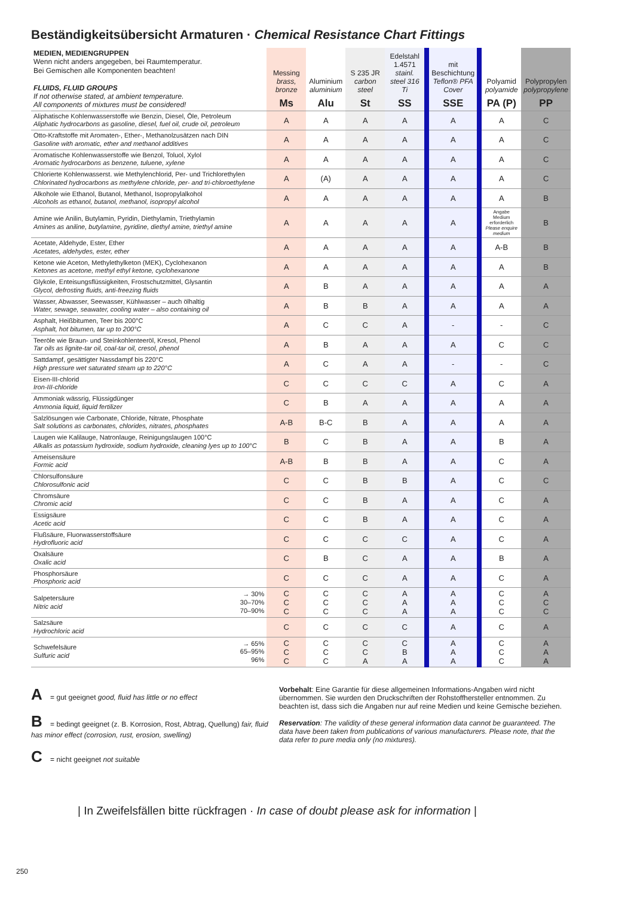Beständigkeitsübersicht Armaturen · Chemical Resistance Chart Fittings
| MEDIEN, MEDIENGRUPPEN Wenn nicht anders angegeben, bei Raumtemperatur. Bei Gemischen alle Komponenten beachten! FLUIDS, FLUID GROUPS If not otherwise stated, at ambient temperature. All components of mixtures must be considered! | Messing brass, bronze Ms | Aluminium aluminium Alu | S 235 JR carbon steel St | Edelstahl 1.4571 stainl. steel 316 Ti SS | mit Beschichtung Teflon® PFA Cover SSE | Polyamid polyamide PA (P) | Polypropylen polypropylene PP |
| --- | --- | --- | --- | --- | --- | --- | --- |
| Aliphatische Kohlenwasserstoffe wie Benzin, Diesel, Öle, Petroleum Aliphatic hydrocarbons as gasoline, diesel, fuel oil, crude oil, petroleum | A | A | A | A | A | A | C |
| Otto-Kraftstoffe mit Aromaten-, Ether-, Methanolzusätzen nach DIN Gasoline with aromatic, ether and methanol additives | A | A | A | A | A | A | C |
| Aromatische Kohlenwasserstoffe wie Benzol, Toluol, Xylol Aromatic hydrocarbons as benzene, tuluene, xylene | A | A | A | A | A | A | C |
| Chlorierte Kohlenwasserst. wie Methylenchlorid, Per- und Trichlorethylen Chlorinated hydrocarbons as methylene chloride, per- and tri-chloroethylene | A | (A) | A | A | A | A | C |
| Alkohole wie Ethanol, Butanol, Methanol, Isopropylalkohol Alcohols as ethanol, butanol, methanol, isopropyl alcohol | A | A | A | A | A | A | B |
| Amine wie Anilin, Butylamin, Pyridin, Diethylamin, Triethylamin Amines as aniline, butylamine, pyridine, diethyl amine, triethyl amine | A | A | A | A | A | Angabe Medium erforderlich Please enquire medium | B |
| Acetate, Aldehyde, Ester, Ether Acetates, aldehydes, ester, ether | A | A | A | A | A | A-B | B |
| Ketone wie Aceton, Methylethylketon (MEK), Cyclohexanon Ketones as acetone, methyl ethyl ketone, cyclohexanone | A | A | A | A | A | A | B |
| Glykole, Enteisungsflüssigkeiten, Frostschutzmittel, Glysantin Glycol, defrosting fluids, anti-freezing fluids | A | B | A | A | A | A | A |
| Wasser, Abwasser, Seewasser, Kühlwasser – auch ölhaltig Water, sewage, seawater, cooling water – also containing oil | A | B | B | A | A | A | A |
| Asphalt, Heißbitumen, Teer bis 200°C Asphalt, hot bitumen, tar up to 200°C | A | C | C | A | - | - | C |
| Teeröle wie Braun- und Steinkohlenteeröl, Kresol, Phenol Tar oils as lignite-tar oil, coal-tar oil, cresol, phenol | A | B | A | A | A | C | C |
| Sattdampf, gesättigter Nassdampf bis 220°C High pressure wet saturated steam up to 220°C | A | C | A | A | - | - | C |
| Eisen-III-chlorid Iron-III-chloride | C | C | C | C | A | C | A |
| Ammoniak wässrig, Flüssigdünger Ammonia liquid, liquid fertilizer | C | B | A | A | A | A | A |
| Salzlösungen wie Carbonate, Chloride, Nitrate, Phosphate Salt solutions as carbonates, chlorides, nitrates, phosphates | A-B | B-C | B | A | A | A | A |
| Laugen wie Kalilauge, Natronlauge, Reinigungslaugen 100°C Alkalis as potassium hydroxide, sodium hydroxide, cleaning lyes up to 100°C | B | C | B | A | A | B | A |
| Ameisensäure Formic acid | A-B | B | B | A | A | C | A |
| Chlorsulfonsäure Chlorosulfonic acid | C | C | B | B | A | C | C |
| Chromsäure Chromic acid | C | C | B | A | A | C | A |
| Essigsäure Acetic acid | C | C | B | A | A | C | A |
| Flußsäure, Fluorwasserstoffsäure Hydrofluoric acid | C | C | C | C | A | C | A |
| Oxalsäure Oxalic acid | C | B | C | A | A | B | A |
| Phosphorsäure Phosphoric acid | C | C | C | A | A | C | A |
| Salpetersäure Nitric acid → 30% 30–70% 70–90% | C C C | C C C | C C C | A A A | A A A | C C C | A C C |
| Salzsäure Hydrochloric acid | C | C | C | C | A | C | A |
| Schwefelsäure Sulfuric acid → 65% 65–95% 96% | C C C | C C C | C C A | C B A | A A A | C C C | A A A |
A = gut geeignet good, fluid has little or no effect
B = bedingt geeignet (z. B. Korrosion, Rost, Abtrag, Quellung) fair, fluid has minor effect (corrosion, rust, erosion, swelling)
C = nicht geeignet not suitable
Vorbehalt: Eine Garantie für diese allgemeinen Informations-Angaben wird nicht übernommen. Sie wurden den Druckschriften der Rohstoffhersteller entnommen. Zu beachten ist, dass sich die Angaben nur auf reine Medien und keine Gemische beziehen.
Reservation: The validity of these general information data cannot be guaranteed. The data have been taken from publications of various manufacturers. Please note, that the data refer to pure media only (no mixtures).
| In Zweifelsfällen bitte rückfragen · In case of doubt please ask for information |
250